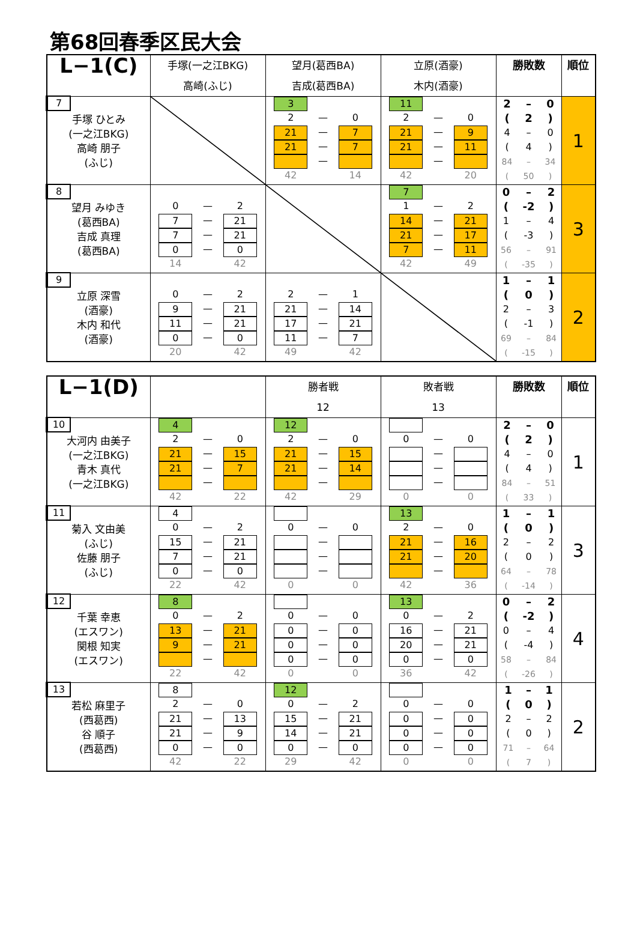第68回春季区民大会
| L−1(C) | 手塚(一之江BKG) 高崎(ふじ) | 望月(葛西BA) 吉成(葛西BA) | 立原(酒豪) 木内(酒豪) | 勝敗数 | 順位 |
| --- | --- | --- | --- | --- | --- |
| 7 手塚 ひとみ (一之江BKG) 高崎 朋子 (ふじ) | | / 3 / / / / 2 / — / 0 / / 21 / — / 7 / / 21 / — / 7 / / / — / / / 42 / / 14 / | / 11 / / / / 2 / — / 0 / / 21 / — / 9 / / 21 / — / 11 / / / — / / / 42 / / 20 / | / 2 / – / 0 / / ( / 2 / ) / / 4 / – / 0 / / ( / 4 / ) / / 84 / – / 34 / / ( / 50 / ) / | 1 |
| 8 望月 みゆき (葛西BA) 吉成 真理 (葛西BA) | / 0 / — / 2 / / 7 / — / 21 / / 7 / — / 21 / / 0 / — / 0 / / 14 / / 42 / | | / 7 / / / / 1 / — / 2 / / 14 / — / 21 / / 21 / — / 17 / / 7 / — / 11 / / 42 / / 49 / | / 0 / – / 2 / / ( / -2 / ) / / 1 / – / 4 / / ( / -3 / ) / / 56 / – / 91 / / ( / -35 / ) / | 3 |
| 9 立原 深雪 (酒豪) 木内 和代 (酒豪) | / 0 / — / 2 / / 9 / — / 21 / / 11 / — / 21 / / 0 / — / 0 / / 20 / / 42 / | / 2 / — / 1 / / 21 / — / 14 / / 17 / — / 21 / / 11 / — / 7 / / 49 / / 42 / | | / 1 / – / 1 / / ( / 0 / ) / / 2 / – / 3 / / ( / -1 / ) / / 69 / – / 84 / / ( / -15 / ) / | 2 |
| L−1(D) | | 勝者戦 12 | 敗者戦 13 | 勝敗数 | 順位 |
| --- | --- | --- | --- | --- | --- |
| 10 大河内 由美子 (一之江BKG) 青木 真代 (一之江BKG) | / 4 / / / / 2 / — / 0 / / 21 / — / 15 / / 21 / — / 7 / / / — / / / 42 / / 22 / | / 12 / / / / 2 / — / 0 / / 21 / — / 15 / / 21 / — / 14 / / / — / / / 42 / / 29 / | / 0 / — / 0 / / / — / / / / — / / / / — / / / 0 / / 0 / | / 2 / – / 0 / / ( / 2 / ) / / 4 / – / 0 / / ( / 4 / ) / / 84 / – / 51 / / ( / 33 / ) / | 1 |
| 11 菊入 文由美 (ふじ) 佐藤 朋子 (ふじ) | / 4 / / / / 0 / — / 2 / / 15 / — / 21 / / 7 / — / 21 / / 0 / — / 0 / / 22 / / 42 / | / 0 / — / 0 / / / — / / / / — / / / / — / / / 0 / / 0 / | / 13 / / / / 2 / — / 0 / / 21 / — / 16 / / 21 / — / 20 / / / — / / / 42 / / 36 / | / 1 / – / 1 / / ( / 0 / ) / / 2 / – / 2 / / ( / 0 / ) / / 64 / – / 78 / / ( / -14 / ) / | 3 |
| 12 千葉 幸恵 (エスワン) 関根 知実 (エスワン) | / 8 / / / / 0 / — / 2 / / 13 / — / 21 / / 9 / — / 21 / / / — / / / 22 / / 42 / | / 0 / — / 0 / / 0 / — / 0 / / 0 / — / 0 / / 0 / — / 0 / / 0 / / 0 / | / 13 / / / / 0 / — / 2 / / 16 / — / 21 / / 20 / — / 21 / / 0 / — / 0 / / 36 / / 42 / | / 0 / – / 2 / / ( / -2 / ) / / 0 / – / 4 / / ( / -4 / ) / / 58 / – / 84 / / ( / -26 / ) / | 4 |
| 13 若松 麻里子 (西葛西) 谷 順子 (西葛西) | / 8 / / / / 2 / — / 0 / / 21 / — / 13 / / 21 / — / 9 / / 0 / — / 0 / / 42 / / 22 / | / 12 / / / / 0 / — / 2 / / 15 / — / 21 / / 14 / — / 21 / / 0 / — / 0 / / 29 / / 42 / | / 0 / — / 0 / / 0 / — / 0 / / 0 / — / 0 / / 0 / — / 0 / / 0 / / 0 / | / 1 / – / 1 / / ( / 0 / ) / / 2 / – / 2 / / ( / 0 / ) / / 71 / – / 64 / / ( / 7 / ) / | 2 |